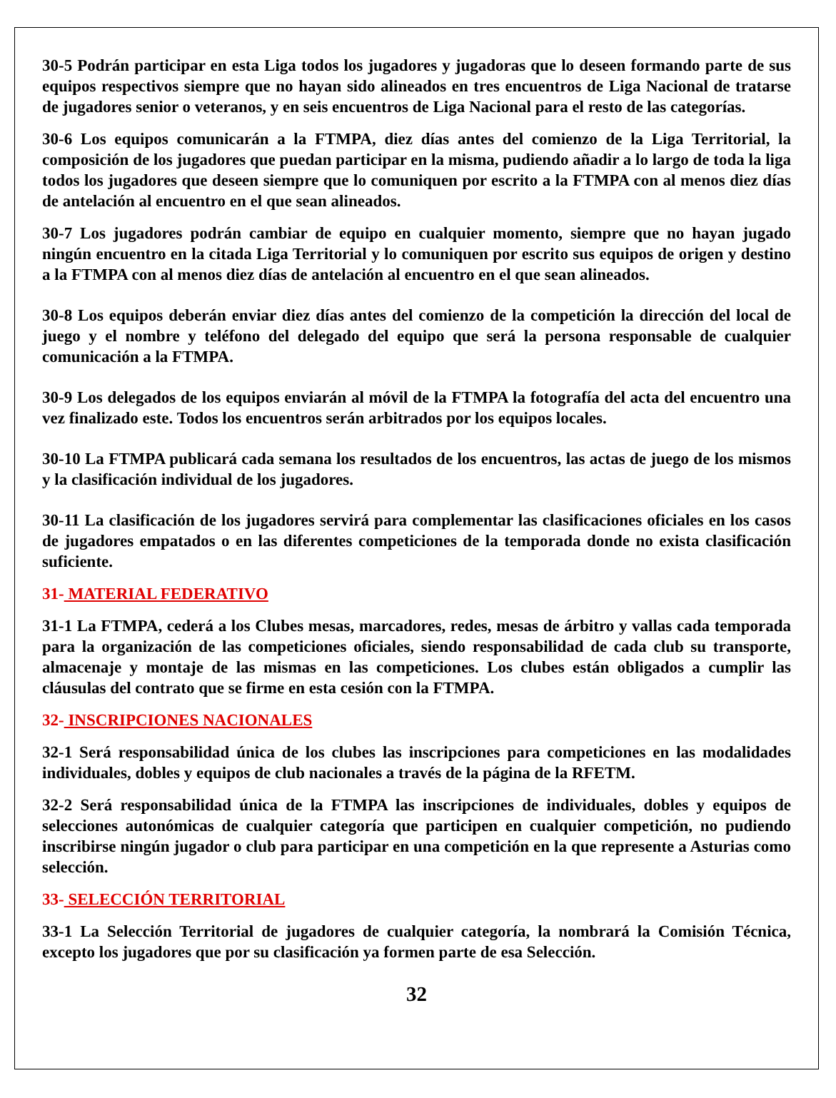30-5 Podrán participar en esta Liga todos los jugadores y jugadoras que lo deseen formando parte de sus equipos respectivos siempre que no hayan sido alineados en tres encuentros de Liga Nacional de tratarse de jugadores senior o veteranos, y en seis encuentros de Liga Nacional para el resto de las categorías.
30-6 Los equipos comunicarán a la FTMPA, diez días antes del comienzo de la Liga Territorial, la composición de los jugadores que puedan participar en la misma, pudiendo añadir a lo largo de toda la liga todos los jugadores que deseen siempre que lo comuniquen por escrito a la FTMPA con al menos diez días de antelación al encuentro en el que sean alineados.
30-7 Los jugadores podrán cambiar de equipo en cualquier momento, siempre que no hayan jugado ningún encuentro en la citada Liga Territorial y lo comuniquen por escrito sus equipos de origen y destino a la FTMPA con al menos diez días de antelación al encuentro en el que sean alineados.
30-8 Los equipos deberán enviar diez días antes del comienzo de la competición la dirección del local de juego y el nombre y teléfono del delegado del equipo que será la persona responsable de cualquier comunicación a la FTMPA.
30-9 Los delegados de los equipos enviarán al móvil de la FTMPA la fotografía del acta del encuentro una vez finalizado este. Todos los encuentros serán arbitrados por los equipos locales.
30-10 La FTMPA publicará cada semana los resultados de los encuentros, las actas de juego de los mismos y la clasificación individual de los jugadores.
30-11 La clasificación de los jugadores servirá para complementar las clasificaciones oficiales en los casos de jugadores empatados o en las diferentes competiciones de la temporada donde no exista clasificación suficiente.
31- MATERIAL FEDERATIVO
31-1 La FTMPA, cederá a los Clubes mesas, marcadores, redes, mesas de árbitro y vallas cada temporada para la organización de las competiciones oficiales, siendo responsabilidad de cada club su transporte, almacenaje y montaje de las mismas en las competiciones. Los clubes están obligados a cumplir las cláusulas del contrato que se firme en esta cesión con la FTMPA.
32- INSCRIPCIONES NACIONALES
32-1 Será responsabilidad única de los clubes las inscripciones para competiciones en las modalidades individuales, dobles y equipos de club nacionales a través de la página de la RFETM.
32-2 Será responsabilidad única de la FTMPA las inscripciones de individuales, dobles y equipos de selecciones autonómicas de cualquier categoría que participen en cualquier competición, no pudiendo inscribirse ningún jugador o club para participar en una competición en la que represente a Asturias como selección.
33- SELECCIÓN TERRITORIAL
33-1 La Selección Territorial de jugadores de cualquier categoría, la nombrará la Comisión Técnica, excepto los jugadores que por su clasificación ya formen parte de esa Selección.
32